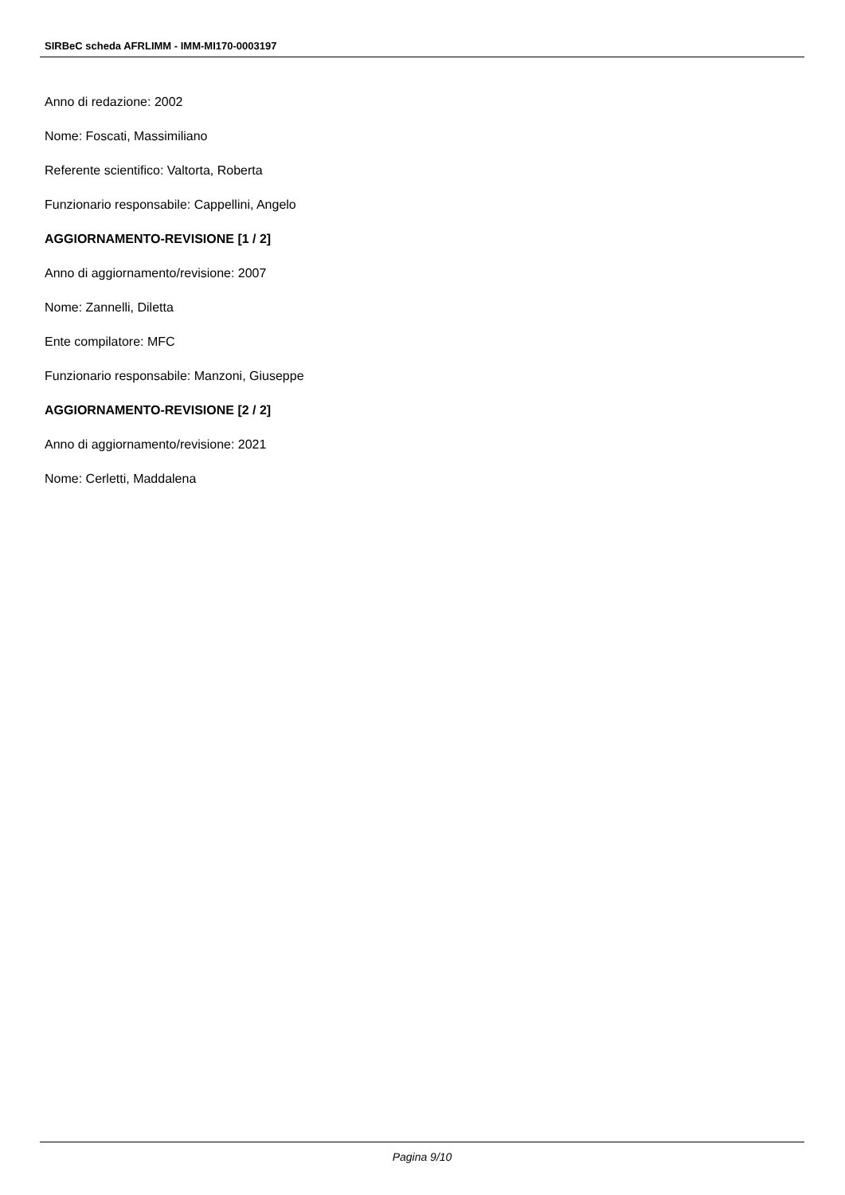SIRBeC scheda AFRLIMM - IMM-MI170-0003197
Anno di redazione: 2002
Nome: Foscati, Massimiliano
Referente scientifico: Valtorta, Roberta
Funzionario responsabile: Cappellini, Angelo
AGGIORNAMENTO-REVISIONE [1 / 2]
Anno di aggiornamento/revisione: 2007
Nome: Zannelli, Diletta
Ente compilatore: MFC
Funzionario responsabile: Manzoni, Giuseppe
AGGIORNAMENTO-REVISIONE [2 / 2]
Anno di aggiornamento/revisione: 2021
Nome: Cerletti, Maddalena
Pagina 9/10